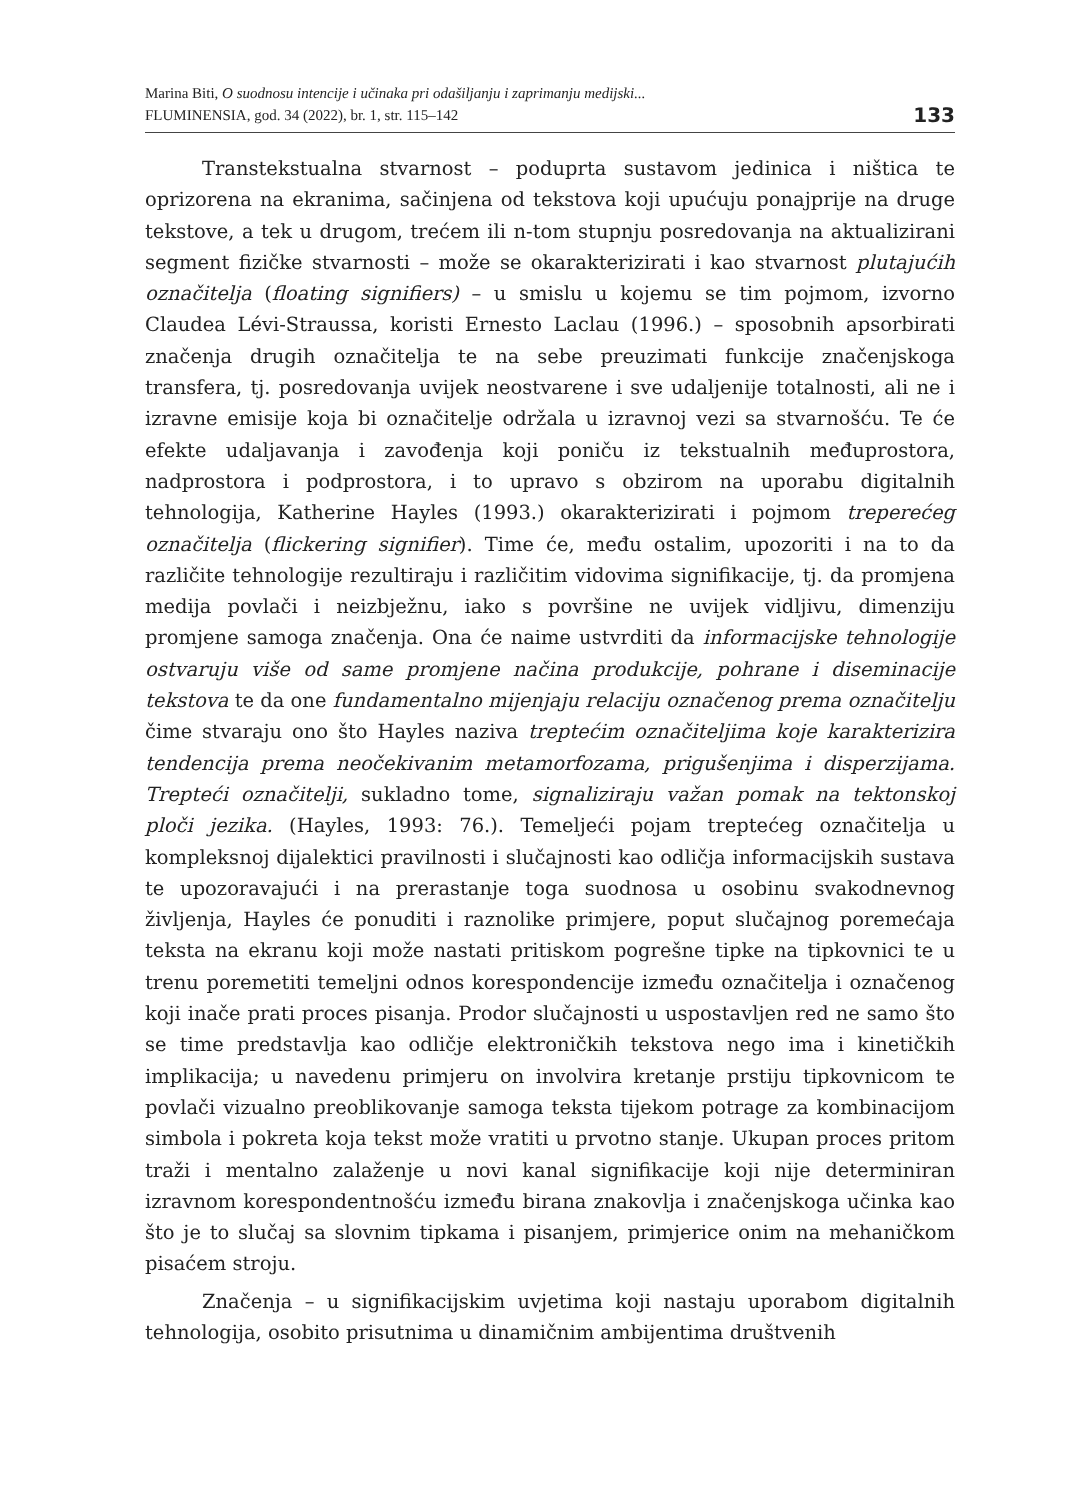Marina Biti, O suodnosu intencije i učinaka pri odašiljanju i zaprimanju medijski...
FLUMINENSIA, god. 34 (2022), br. 1, str. 115–142
133
Transtekstualna stvarnost – poduprta sustavom jedinica i ništica te oprizorena na ekranima, sačinjena od tekstova koji upućuju ponajprije na druge tekstove, a tek u drugom, trećem ili n-tom stupnju posredovanja na aktualizirani segment fizičke stvarnosti – može se okarakterizirati i kao stvarnost plutajućih označitelja (floating signifiers) – u smislu u kojemu se tim pojmom, izvorno Claudea Lévi-Straussa, koristi Ernesto Laclau (1996.) – sposobnih apsorbirati značenja drugih označitelja te na sebe preuzimati funkcije značenjskoga transfera, tj. posredovanja uvijek neostvarene i sve udaljenije totalnosti, ali ne i izravne emisije koja bi označitelje održala u izravnoj vezi sa stvarnošću. Te će efekte udaljavanja i zavođenja koji poniču iz tekstualnih međuprostora, nadprostora i podprostora, i to upravo s obzirom na uporabu digitalnih tehnologija, Katherine Hayles (1993.) okarakterizirati i pojmom treperećeg označitelja (flickering signifier). Time će, među ostalim, upozoriti i na to da različite tehnologije rezultiraju i različitim vidovima signifikacije, tj. da promjena medija povlači i neizbježnu, iako s površine ne uvijek vidljivu, dimenziju promjene samoga značenja. Ona će naime ustvrditi da informacijske tehnologije ostvaruju više od same promjene načina produkcije, pohrane i diseminacije tekstova te da one fundamentalno mijenjaju relaciju označenog prema označitelju čime stvaraju ono što Hayles naziva treptećim označiteljima koje karakterizira tendencija prema neočekivanim metamorfozama, prigušenjima i disperzijama. Trepteći označitelji, sukladno tome, signaliziraju važan pomak na tektonskoj ploči jezika. (Hayles, 1993: 76.). Temeljeći pojam treptećeg označitelja u kompleksnoj dijalektici pravilnosti i slučajnosti kao odličja informacijskih sustava te upozoravajući i na prerastanje toga suodnosa u osobinu svakodnevnog življenja, Hayles će ponuditi i raznolike primjere, poput slučajnog poremećaja teksta na ekranu koji može nastati pritiskom pogrešne tipke na tipkovnici te u trenu poremetiti temeljni odnos korespondencije između označitelja i označenog koji inače prati proces pisanja. Prodor slučajnosti u uspostavljen red ne samo što se time predstavlja kao odličje elektroničkih tekstova nego ima i kinetičkih implikacija; u navedenu primjeru on involvira kretanje prstiju tipkovnicom te povlači vizualno preoblikovanje samoga teksta tijekom potrage za kombinacijom simbola i pokreta koja tekst može vratiti u prvotno stanje. Ukupan proces pritom traži i mentalno zalaženje u novi kanal signifikacije koji nije determiniran izravnom korespondentnošću između birana znakovlja i značenjskoga učinka kao što je to slučaj sa slovnim tipkama i pisanjem, primjerice onim na mehaničkom pisaćem stroju.
Značenja – u signifikacijskim uvjetima koji nastaju uporabom digitalnih tehnologija, osobito prisutnima u dinamičnim ambijentima društvenih